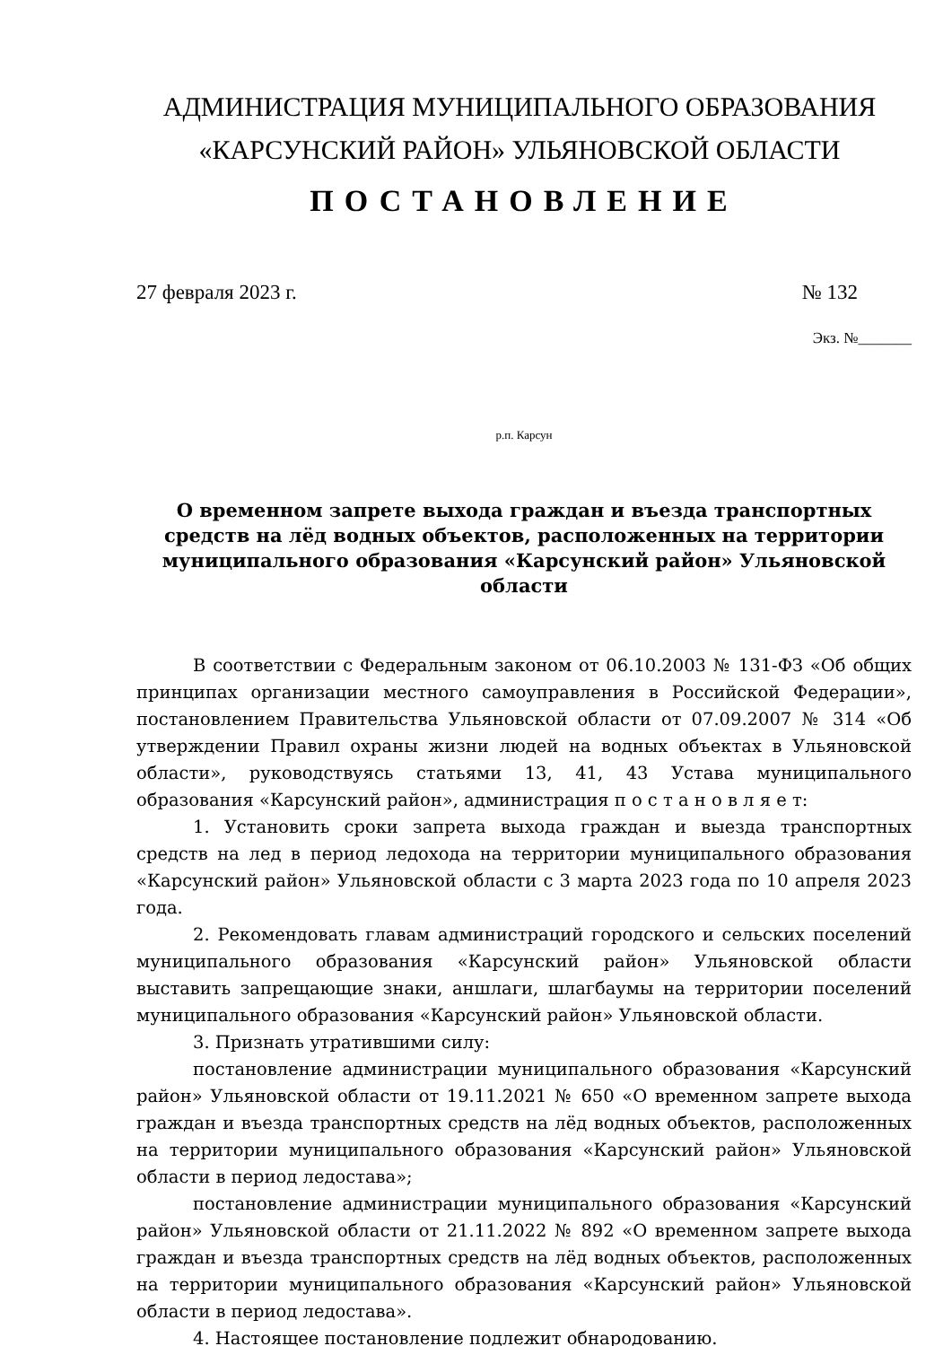АДМИНИСТРАЦИЯ МУНИЦИПАЛЬНОГО ОБРАЗОВАНИЯ
«КАРСУНСКИЙ РАЙОН» УЛЬЯНОВСКОЙ ОБЛАСТИ
ПОСТАНОВЛЕНИЕ
27 февраля 2023 г. № 132
Экз. №_______
р.п. Карсун
О временном запрете выхода граждан и въезда транспортных средств на лёд водных объектов, расположенных на территории муниципального образования «Карсунский район» Ульяновской области
В соответствии с Федеральным законом от 06.10.2003 № 131-ФЗ «Об общих принципах организации местного самоуправления в Российской Федерации», постановлением Правительства Ульяновской области от 07.09.2007 № 314 «Об утверждении Правил охраны жизни людей на водных объектах в Ульяновской области», руководствуясь статьями 13, 41, 43 Устава муниципального образования «Карсунский район», администрация п о с т а н о в л я е т:
1. Установить сроки запрета выхода граждан и выезда транспортных средств на лед в период ледохода на территории муниципального образования «Карсунский район» Ульяновской области с 3 марта 2023 года по 10 апреля 2023 года.
2. Рекомендовать главам администраций городского и сельских поселений муниципального образования «Карсунский район» Ульяновской области выставить запрещающие знаки, аншлаги, шлагбаумы на территории поселений муниципального образования «Карсунский район» Ульяновской области.
3. Признать утратившими силу:
постановление администрации муниципального образования «Карсунский район» Ульяновской области от 19.11.2021 № 650 «О временном запрете выхода граждан и въезда транспортных средств на лёд водных объектов, расположенных на территории муниципального образования «Карсунский район» Ульяновской области в период ледостава»;
постановление администрации муниципального образования «Карсунский район» Ульяновской области от 21.11.2022 № 892 «О временном запрете выхода граждан и въезда транспортных средств на лёд водных объектов, расположенных на территории муниципального образования «Карсунский район» Ульяновской области в период ледостава».
4. Настоящее постановление подлежит обнародованию.